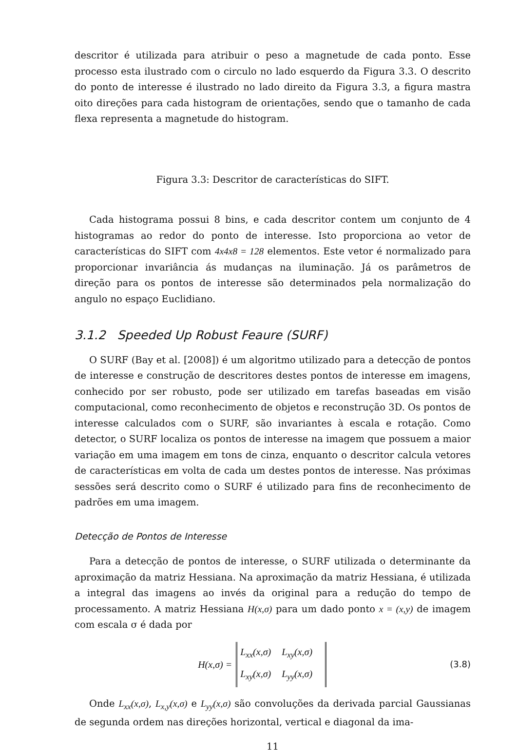descritor é utilizada para atribuir o peso a magnetude de cada ponto. Esse processo esta ilustrado com o circulo no lado esquerdo da Figura 3.3. O descrito do ponto de interesse é ilustrado no lado direito da Figura 3.3, a figura mastra oito direções para cada histogram de orientações, sendo que o tamanho de cada flexa representa a magnetude do histogram.
Figura 3.3: Descritor de características do SIFT.
Cada histograma possui 8 bins, e cada descritor contem um conjunto de 4 histogramas ao redor do ponto de interesse. Isto proporciona ao vetor de características do SIFT com 4x4x8 = 128 elementos. Este vetor é normalizado para proporcionar invariância ás mudanças na iluminação. Já os parâmetros de direção para os pontos de interesse são determinados pela normalização do angulo no espaço Euclidiano.
3.1.2 Speeded Up Robust Feaure (SURF)
O SURF (Bay et al. [2008]) é um algoritmo utilizado para a detecção de pontos de interesse e construção de descritores destes pontos de interesse em imagens, conhecido por ser robusto, pode ser utilizado em tarefas baseadas em visão computacional, como reconhecimento de objetos e reconstrução 3D. Os pontos de interesse calculados com o SURF, são invariantes à escala e rotação. Como detector, o SURF localiza os pontos de interesse na imagem que possuem a maior variação em uma imagem em tons de cinza, enquanto o descritor calcula vetores de características em volta de cada um destes pontos de interesse. Nas próximas sessões será descrito como o SURF é utilizado para fins de reconhecimento de padrões em uma imagem.
Detecção de Pontos de Interesse
Para a detecção de pontos de interesse, o SURF utilizada o determinante da aproximação da matriz Hessiana. Na aproximação da matriz Hessiana, é utilizada a integral das imagens ao invés da original para a redução do tempo de processamento. A matriz Hessiana H(x,σ) para um dado ponto x = (x,y) de imagem com escala σ é dada por
H(x,σ) =
| L<sub>xx</sub>(x,σ) | L<sub>xy</sub>(x,σ) |
| L<sub>xy</sub>(x,σ) | L<sub>yy</sub>(x,σ) |
(3.8)
Onde L<sub>xx</sub>(x,σ), L<sub>x,y</sub>(x,σ) e L<sub>yy</sub>(x,σ) são convoluções da derivada parcial Gaussianas de segunda ordem nas direções horizontal, vertical e diagonal da ima-
11